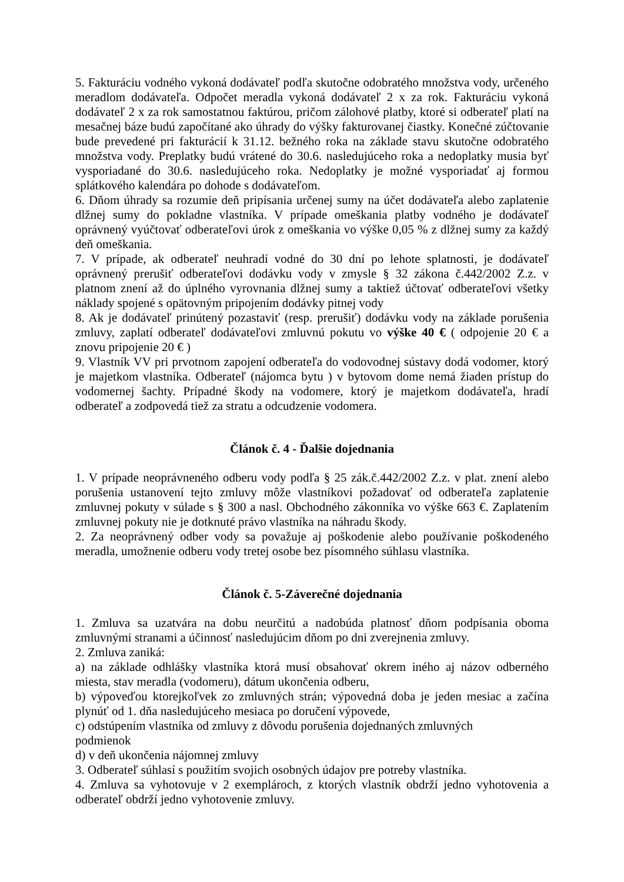5. Fakturáciu vodného vykoná dodávateľ podľa skutočne odobratého množstva vody, určeného meradlom dodávateľa. Odpočet meradla vykoná dodávateľ 2 x za rok. Fakturáciu vykoná dodávateľ 2 x za rok samostatnou faktúrou, pričom zálohové platby, ktoré si odberateľ platí na mesačnej báze budú započítané ako úhrady do výšky fakturovanej čiastky. Konečné zúčtovanie bude prevedené pri fakturácií k 31.12. bežného roka na základe stavu skutočne odobratého množstva vody. Preplatky budú vrátené do 30.6. nasledujúceho roka a nedoplatky musia byť vysporiadané do 30.6. nasledujúceho roka. Nedoplatky je možné vysporiadať aj formou splátkového kalendára po dohode s dodávateľom.
6. Dňom úhrady sa rozumie deň pripísania určenej sumy na účet dodávateľa alebo zaplatenie dlžnej sumy do pokladne vlastníka. V prípade omeškania platby vodného je dodávateľ oprávnený vyúčtovať odberateľovi úrok z omeškania vo výške 0,05 % z dlžnej sumy za každý deň omeškania.
7. V prípade, ak odberateľ neuhradí vodné do 30 dní po lehote splatnosti, je dodávateľ oprávnený prerušiť odberateľovi dodávku vody v zmysle § 32 zákona č.442/2002 Z.z. v platnom znení až do úplného vyrovnania dlžnej sumy a taktiež účtovať odberateľovi všetky náklady spojené s opätovným pripojením dodávky pitnej vody
8. Ak je dodávateľ prinútený pozastaviť (resp. prerušiť) dodávku vody na základe porušenia zmluvy, zaplatí odberateľ dodávateľovi zmluvnú pokutu vo výške 40 € ( odpojenie 20 € a znovu pripojenie 20 € )
9. Vlastník VV pri prvotnom zapojení odberateľa do vodovodnej sústavy dodá vodomer, ktorý je majetkom vlastníka. Odberateľ (nájomca bytu ) v bytovom dome nemá žiaden prístup do vodomernej šachty. Prípadné škody na vodomere, ktorý je majetkom dodávateľa, hradí odberateľ a zodpovedá tiež za stratu a odcudzenie vodomera.
Článok č. 4 - Ďalšie dojednania
1. V prípade neoprávneného odberu vody podľa § 25 zák.č.442/2002 Z.z. v plat. znení alebo porušenia ustanovení tejto zmluvy môže vlastníkovi požadovať od odberateľa zaplatenie zmluvnej pokuty v súlade s § 300 a nasl. Obchodného zákonníka vo výške 663 €. Zaplatením zmluvnej pokuty nie je dotknuté právo vlastníka na náhradu škody.
2. Za neoprávnený odber vody sa považuje aj poškodenie alebo používanie poškodeného meradla, umožnenie odberu vody tretej osobe bez písomného súhlasu vlastníka.
Článok č. 5-Záverečné dojednania
1. Zmluva sa uzatvára na dobu neurčitú a nadobúda platnosť dňom podpísania oboma zmluvnými stranami a účinnosť nasledujúcim dňom po dni zverejnenia zmluvy.
2. Zmluva zaniká:
a) na základe odhlášky vlastníka ktorá musí obsahovať okrem iného aj názov odberného miesta, stav meradla (vodomeru), dátum ukončenia odberu,
b) výpoveďou ktorejkoľvek zo zmluvných strán; výpovedná doba je jeden mesiac a začína plynúť od 1. dňa nasledujúceho mesiaca po doručení výpovede,
c) odstúpením vlastníka od zmluvy z dôvodu porušenia dojednaných zmluvných
podmienok
d) v deň ukončenia nájomnej zmluvy
3. Odberateľ súhlasí s použitím svojich osobných údajov pre potreby vlastníka.
4. Zmluva sa vyhotovuje v 2 exemplároch, z ktorých vlastník obdrží jedno vyhotovenia a odberateľ obdrží jedno vyhotovenie zmluvy.